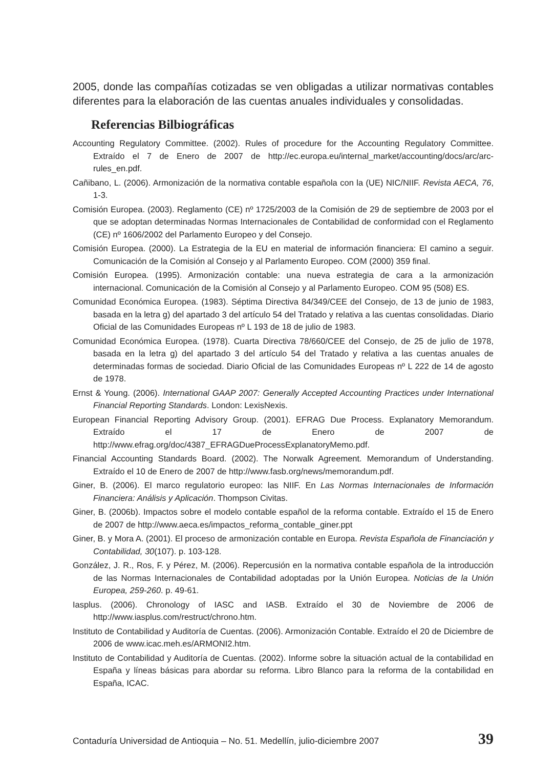2005, donde las compañías cotizadas se ven obligadas a utilizar normativas contables diferentes para la elaboración de las cuentas anuales individuales y consolidadas.
Referencias Bilbiográficas
Accounting Regulatory Committee. (2002). Rules of procedure for the Accounting Regulatory Committee. Extraído el 7 de Enero de 2007 de http://ec.europa.eu/internal_market/accounting/docs/arc/arc-rules_en.pdf.
Cañibano, L. (2006). Armonización de la normativa contable española con la (UE) NIC/NIIF. Revista AECA, 76, 1-3.
Comisión Europea. (2003). Reglamento (CE) nº 1725/2003 de la Comisión de 29 de septiembre de 2003 por el que se adoptan determinadas Normas Internacionales de Contabilidad de conformidad con el Reglamento (CE) nº 1606/2002 del Parlamento Europeo y del Consejo.
Comisión Europea. (2000). La Estrategia de la EU en material de información financiera: El camino a seguir. Comunicación de la Comisión al Consejo y al Parlamento Europeo. COM (2000) 359 final.
Comisión Europea. (1995). Armonización contable: una nueva estrategia de cara a la armonización internacional. Comunicación de la Comisión al Consejo y al Parlamento Europeo. COM 95 (508) ES.
Comunidad Económica Europea. (1983). Séptima Directiva 84/349/CEE del Consejo, de 13 de junio de 1983, basada en la letra g) del apartado 3 del artículo 54 del Tratado y relativa a las cuentas consolidadas. Diario Oficial de las Comunidades Europeas nº L 193 de 18 de julio de 1983.
Comunidad Económica Europea. (1978). Cuarta Directiva 78/660/CEE del Consejo, de 25 de julio de 1978, basada en la letra g) del apartado 3 del artículo 54 del Tratado y relativa a las cuentas anuales de determinadas formas de sociedad. Diario Oficial de las Comunidades Europeas nº L 222 de 14 de agosto de 1978.
Ernst & Young. (2006). International GAAP 2007: Generally Accepted Accounting Practices under International Financial Reporting Standards. London: LexisNexis.
European Financial Reporting Advisory Group. (2001). EFRAG Due Process. Explanatory Memorandum. Extraído el 17 de Enero de 2007 de http://www.efrag.org/doc/4387_EFRAGDueProcessExplanatoryMemo.pdf.
Financial Accounting Standards Board. (2002). The Norwalk Agreement. Memorandum of Understanding. Extraído el 10 de Enero de 2007 de http://www.fasb.org/news/memorandum.pdf.
Giner, B. (2006). El marco regulatorio europeo: las NIIF. En Las Normas Internacionales de Información Financiera: Análisis y Aplicación. Thompson Civitas.
Giner, B. (2006b). Impactos sobre el modelo contable español de la reforma contable. Extraído el 15 de Enero de 2007 de http://www.aeca.es/impactos_reforma_contable_giner.ppt
Giner, B. y Mora A. (2001). El proceso de armonización contable en Europa. Revista Española de Financiación y Contabilidad, 30(107). p. 103-128.
González, J. R., Ros, F. y Pérez, M. (2006). Repercusión en la normativa contable española de la introducción de las Normas Internacionales de Contabilidad adoptadas por la Unión Europea. Noticias de la Unión Europea, 259-260. p. 49-61.
Iasplus. (2006). Chronology of IASC and IASB. Extraído el 30 de Noviembre de 2006 de http://www.iasplus.com/restruct/chrono.htm.
Instituto de Contabilidad y Auditoría de Cuentas. (2006). Armonización Contable. Extraído el 20 de Diciembre de 2006 de www.icac.meh.es/ARMONI2.htm.
Instituto de Contabilidad y Auditoría de Cuentas. (2002). Informe sobre la situación actual de la contabilidad en España y líneas básicas para abordar su reforma. Libro Blanco para la reforma de la contabilidad en España, ICAC.
Contaduría Universidad de Antioquia – No. 51. Medellín, julio-diciembre 2007 39